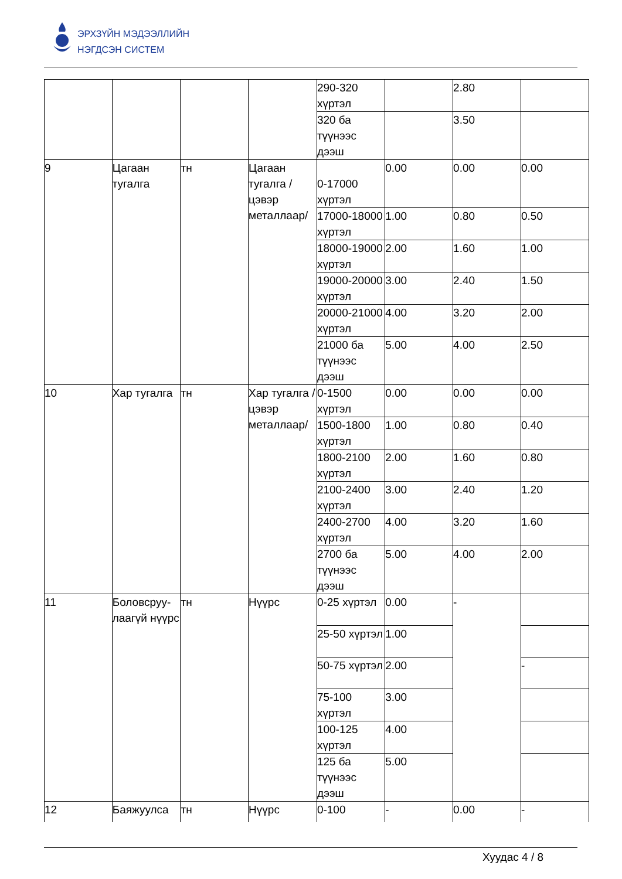ЭРХЗҮЙН МЭДЭЭЛЛИЙН
НЭГДСЭН СИСТЕМ
| | | | | 290-320 хүртэл | | 2.80 | |
| | | | | 320 ба түүнээс дээш | | 3.50 | |
| 9 | Цагаан тугалга | тн | Цагаан тугалга /цэвэр металлаар/ | 0-17000 хүртэл | 0.00 | 0.00 | 0.00 |
| | | | | 17000-18000 хүртэл | 1.00 | 0.80 | 0.50 |
| | | | | 18000-19000 хүртэл | 2.00 | 1.60 | 1.00 |
| | | | | 19000-20000 хүртэл | 3.00 | 2.40 | 1.50 |
| | | | | 20000-21000 хүртэл | 4.00 | 3.20 | 2.00 |
| | | | | 21000 ба түүнээс дээш | 5.00 | 4.00 | 2.50 |
| 10 | Хар тугалга | тн | Хар тугалга /цэвэр металлаар/ | 0-1500 хүртэл | 0.00 | 0.00 | 0.00 |
| | | | | 1500-1800 хүртэл | 1.00 | 0.80 | 0.40 |
| | | | | 1800-2100 хүртэл | 2.00 | 1.60 | 0.80 |
| | | | | 2100-2400 хүртэл | 3.00 | 2.40 | 1.20 |
| | | | | 2400-2700 хүртэл | 4.00 | 3.20 | 1.60 |
| | | | | 2700 ба түүнээс дээш | 5.00 | 4.00 | 2.00 |
| 11 | Боловсруу-лаагүй нүүрс | тн | Нүүрс | 0-25 хүртэл | 0.00 | - | |
| | | | | 25-50 хүртэл | 1.00 | | |
| | | | | 50-75 хүртэл | 2.00 | | - |
| | | | | 75-100 хүртэл | 3.00 | | |
| | | | | 100-125 хүртэл | 4.00 | | |
| | | | | 125 ба түүнээс дээш | 5.00 | | |
| 12 | Баяжуулса | тн | Нүүрс | 0-100 | - | 0.00 | - |
Хуудас 4 / 8